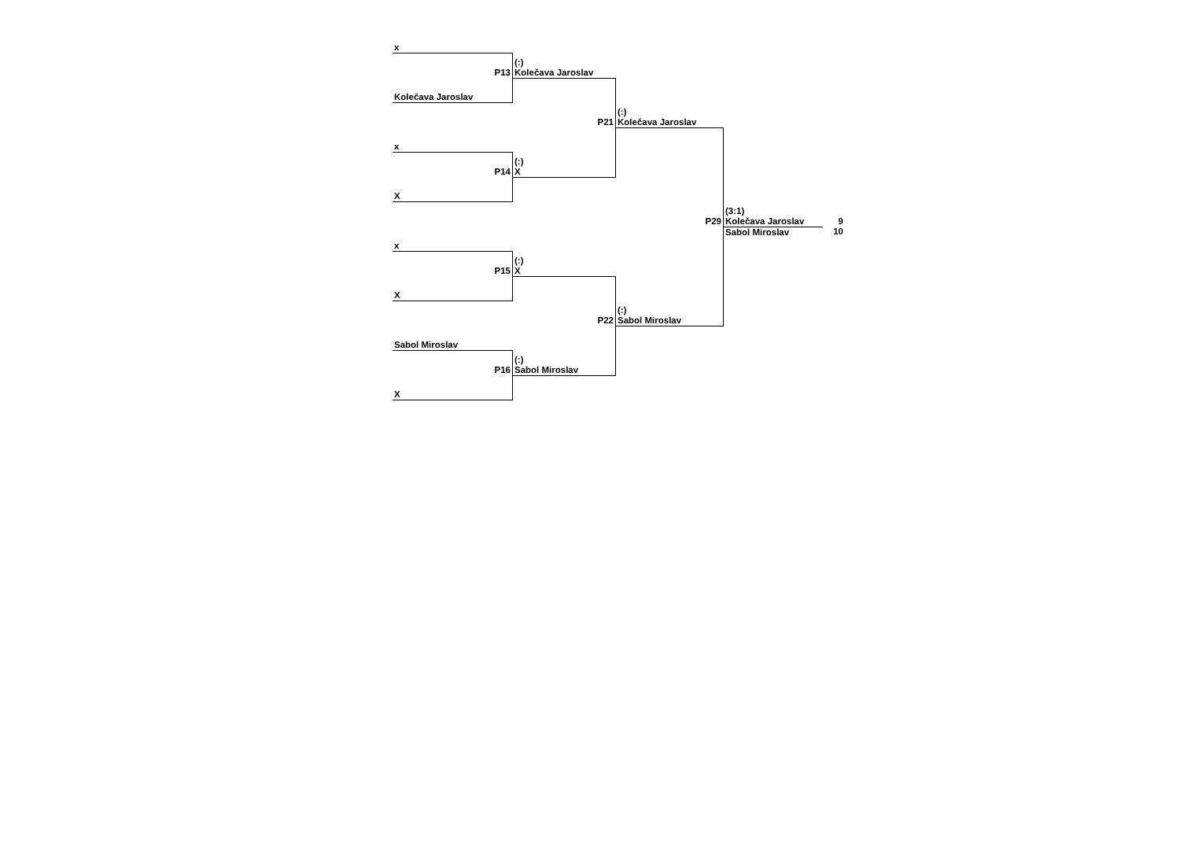| x | | | | |
| P13 | (:) Kolečava Jaroslav | | | |
| Kolečava Jaroslav | | | | |
| | P21 | (:) Kolečava Jaroslav | | |
| x | | | | |
| P14 | (:) X | | | |
| X | | | | |
| | | P29 | (3:1) Kolečava Jaroslav | 9 |
| x | | | Sabol Miroslav | 10 |
| P15 | (:) X | | | |
| X | | | | |
| | P22 | (:) Sabol Miroslav | | |
| Sabol Miroslav | | | | |
| P16 | (:) Sabol Miroslav | | | |
| X | | | | |